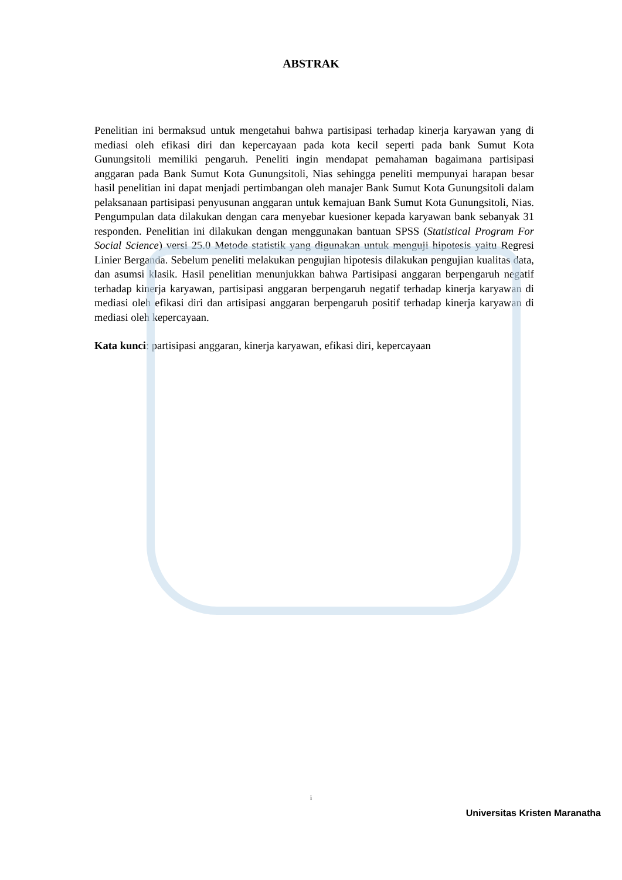ABSTRAK
Penelitian ini bermaksud untuk mengetahui bahwa partisipasi terhadap kinerja karyawan yang di mediasi oleh efikasi diri dan kepercayaan pada kota kecil seperti pada bank Sumut Kota Gunungsitoli memiliki pengaruh. Peneliti ingin mendapat pemahaman bagaimana partisipasi anggaran pada Bank Sumut Kota Gunungsitoli, Nias sehingga peneliti mempunyai harapan besar hasil penelitian ini dapat menjadi pertimbangan oleh manajer Bank Sumut Kota Gunungsitoli dalam pelaksanaan partisipasi penyusunan anggaran untuk kemajuan Bank Sumut Kota Gunungsitoli, Nias. Pengumpulan data dilakukan dengan cara menyebar kuesioner kepada karyawan bank sebanyak 31 responden. Penelitian ini dilakukan dengan menggunakan bantuan SPSS (Statistical Program For Social Science) versi 25.0 Metode statistik yang digunakan untuk menguji hipotesis yaitu Regresi Linier Berganda. Sebelum peneliti melakukan pengujian hipotesis dilakukan pengujian kualitas data, dan asumsi klasik. Hasil penelitian menunjukkan bahwa Partisipasi anggaran berpengaruh negatif terhadap kinerja karyawan, partisipasi anggaran berpengaruh negatif terhadap kinerja karyawan di mediasi oleh efikasi diri dan artisipasi anggaran berpengaruh positif terhadap kinerja karyawan di mediasi oleh kepercayaan.
Kata kunci: partisipasi anggaran, kinerja karyawan, efikasi diri, kepercayaan
i
Universitas Kristen Maranatha